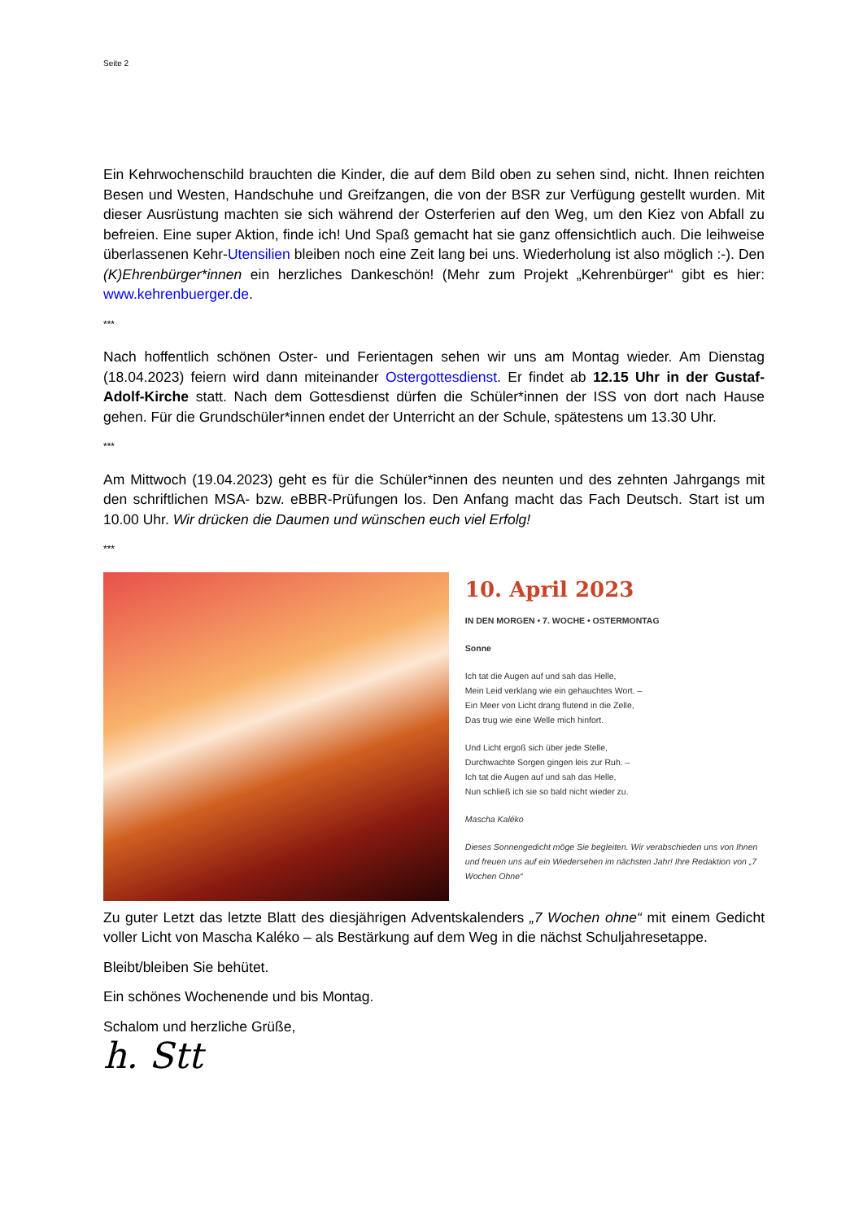Seite 2
Ein Kehrwochenschild brauchten die Kinder, die auf dem Bild oben zu sehen sind, nicht. Ihnen reichten Besen und Westen, Handschuhe und Greifzangen, die von der BSR zur Verfügung gestellt wurden. Mit dieser Ausrüstung machten sie sich während der Osterferien auf den Weg, um den Kiez von Abfall zu befreien. Eine super Aktion, finde ich! Und Spaß gemacht hat sie ganz offensichtlich auch. Die leihweise überlassenen Kehr-Utensilien bleiben noch eine Zeit lang bei uns. Wiederholung ist also möglich :-). Den (K)Ehrenbürger*innen ein herzliches Dankeschön! (Mehr zum Projekt „Kehrenbürger“ gibt es hier: www.kehrenbuerger.de.
***
Nach hoffentlich schönen Oster- und Ferientagen sehen wir uns am Montag wieder. Am Dienstag (18.04.2023) feiern wird dann miteinander Ostergottesdienst. Er findet ab 12.15 Uhr in der Gustaf-Adolf-Kirche statt. Nach dem Gottesdienst dürfen die Schüler*innen der ISS von dort nach Hause gehen. Für die Grundschüler*innen endet der Unterricht an der Schule, spätestens um 13.30 Uhr.
***
Am Mittwoch (19.04.2023) geht es für die Schüler*innen des neunten und des zehnten Jahrgangs mit den schriftlichen MSA- bzw. eBBR-Prüfungen los. Den Anfang macht das Fach Deutsch. Start ist um 10.00 Uhr. Wir drücken die Daumen und wünschen euch viel Erfolg!
***
10. April 2023
IN DEN MORGEN • 7. WOCHE • OSTERMONTAG
Sonne
Ich tat die Augen auf und sah das Helle,
Mein Leid verklang wie ein gehauchtes Wort. –
Ein Meer von Licht drang flutend in die Zelle,
Das trug wie eine Welle mich hinfort.
Und Licht ergoß sich über jede Stelle,
Durchwachte Sorgen gingen leis zur Ruh. –
Ich tat die Augen auf und sah das Helle,
Nun schließ ich sie so bald nicht wieder zu.
Mascha Kaléko
Dieses Sonnengedicht möge Sie begleiten. Wir verabschieden uns von Ihnen und freuen uns auf ein Wiedersehen im nächsten Jahr! Ihre Redaktion von „7 Wochen Ohne“
Zu guter Letzt das letzte Blatt des diesjährigen Adventskalenders „7 Wochen ohne“ mit einem Gedicht voller Licht von Mascha Kaléko – als Bestärkung auf dem Weg in die nächst Schuljahresetappe.
Bleibt/bleiben Sie behütet.
Ein schönes Wochenende und bis Montag.
Schalom und herzliche Grüße,
h. Stt